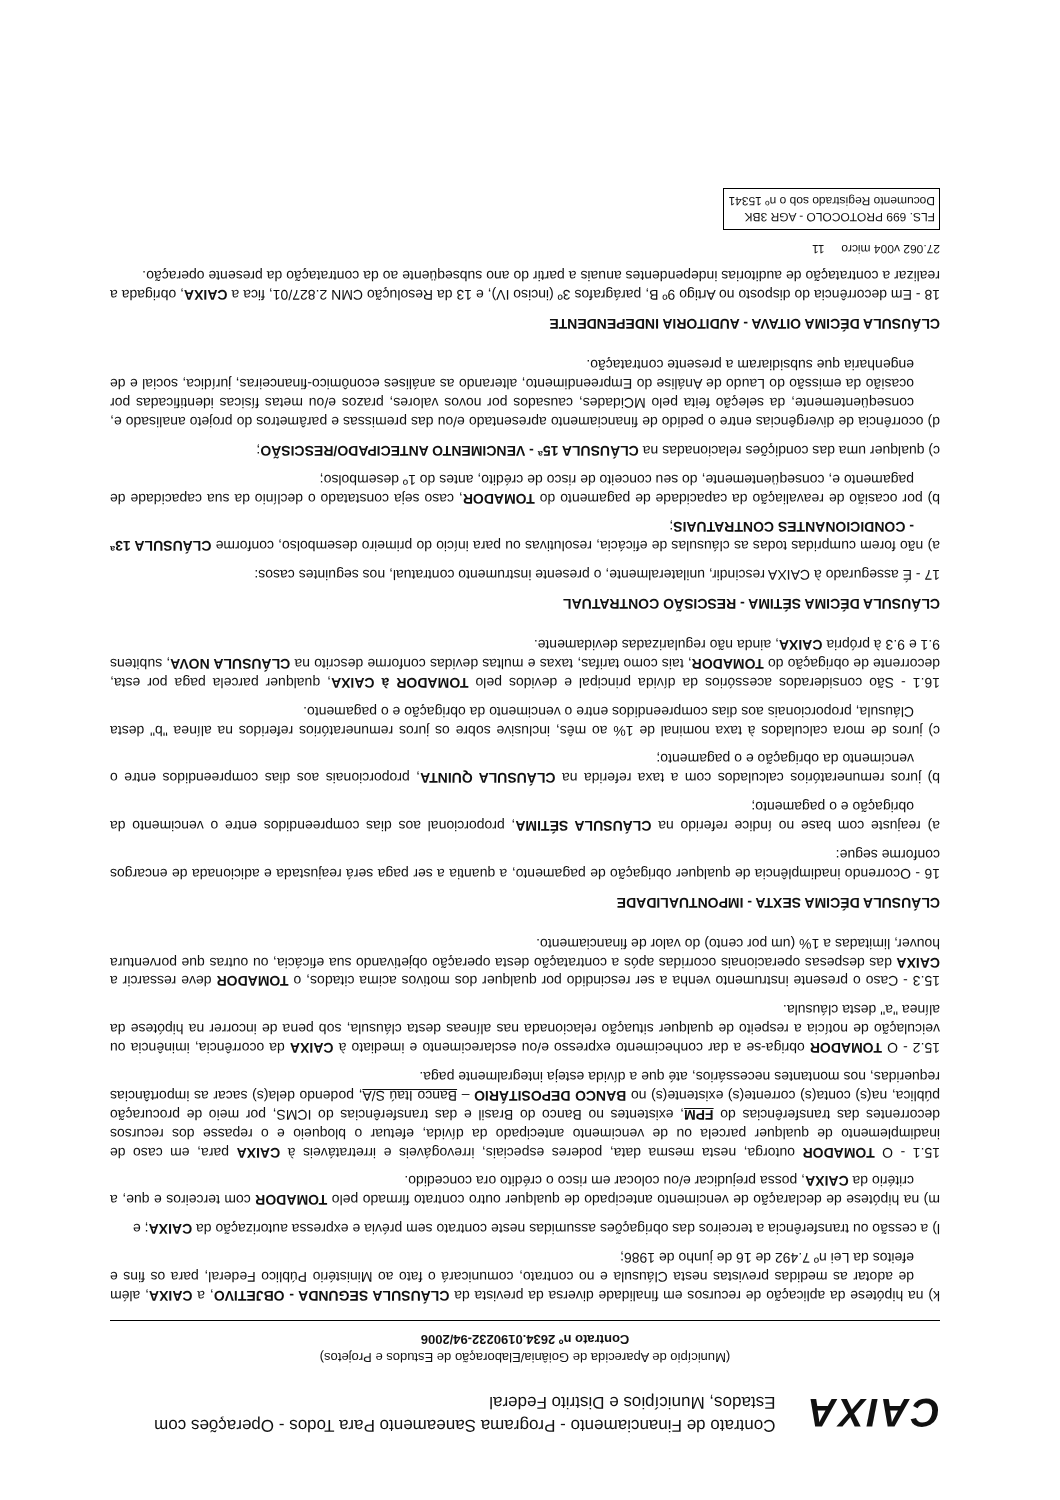CAIXA
Contrato de Financiamento - Programa Saneamento Para Todos - Operações com Estados, Municípios e Distrito Federal
(Município de Aparecida de Goiânia/Elaboração de Estudos e Projetos)
Contrato nº 2634.0190232-94/2006
k) na hipótese da aplicação de recursos em finalidade diversa da prevista da CLÁUSULA SEGUNDA - OBJETIVO, a CAIXA, além de adotar as medidas previstas nesta Cláusula e no contrato, comunicará o fato ao Ministério Público Federal, para os fins e efeitos da Lei nº 7.492 de 16 de junho de 1986;
l) a cessão ou transferência a terceiros das obrigações assumidas neste contrato sem prévia e expressa autorização da CAIXA; e
m) na hipótese de declaração de vencimento antecipado de qualquer outro contrato firmado pelo TOMADOR com terceiros e que, a critério da CAIXA, possa prejudicar e/ou colocar em risco o crédito ora concedido.
15.1 - O TOMADOR outorga, nesta mesma data, poderes especiais, irrevogáveis e irretratáveis à CAIXA para, em caso de inadimplemento de qualquer parcela ou de vencimento antecipado da dívida, efetuar o bloqueio e o repasse dos recursos decorrentes das transferências do FPM, existentes no Banco do Brasil e das transferências do ICMS, por meio de procuração pública, na(s) conta(s) corrente(s) existente(s) no BANCO DEPOSITÁRIO – Banco Itaú S/A, podendo dela(s) sacar as importâncias requeridas, nos montantes necessários, até que a dívida esteja integralmente paga.
15.2 - O TOMADOR obriga-se a dar conhecimento expresso e/ou esclarecimento e imediato à CAIXA da ocorrência, iminência ou veiculação de notícia a respeito de qualquer situação relacionada nas alíneas desta cláusula, sob pena de incorrer na hipótese da alínea "a" desta cláusula.
15.3 - Caso o presente instrumento venha a ser rescindido por qualquer dos motivos acima citados, o TOMADOR deve ressarcir a CAIXA das despesas operacionais ocorridas após a contratação desta operação objetivando sua eficácia, ou outras que porventura houver, limitadas a 1% (um por cento) do valor de financiamento.
CLÁUSULA DÉCIMA SEXTA - IMPONTUALIDADE
16 - Ocorrendo inadimplência de qualquer obrigação de pagamento, a quantia a ser paga será reajustada e adicionada de encargos conforme segue:
a) reajuste com base no índice referido na CLÁUSULA SÉTIMA, proporcional aos dias compreendidos entre o vencimento da obrigação e o pagamento;
b) juros remuneratórios calculados com a taxa referida na CLÁUSULA QUINTA, proporcionais aos dias compreendidos entre o vencimento da obrigação e o pagamento;
c) juros de mora calculados à taxa nominal de 1% ao mês, inclusive sobre os juros remuneratórios referidos na alínea "b" desta Cláusula, proporcionais aos dias compreendidos entre o vencimento da obrigação e o pagamento.
16.1 - São considerados acessórios da dívida principal e devidos pelo TOMADOR à CAIXA, qualquer parcela paga por esta, decorrente de obrigação do TOMADOR, tais como tarifas, taxas e multas devidas conforme descrito na CLÁUSULA NOVA, subitens 9.1 e 9.3 à própria CAIXA, ainda não regularizadas devidamente.
CLÁUSULA DÉCIMA SÉTIMA - RESCISÃO CONTRATUAL
17 - É assegurado à CAIXA rescindir, unilateralmente, o presente instrumento contratual, nos seguintes casos:
a) não forem cumpridas todas as cláusulas de eficácia, resolutivas ou para início do primeiro desembolso, conforme CLÁUSULA 13ª - CONDICIONANTES CONTRATUAIS;
b) por ocasião de reavaliação da capacidade de pagamento do TOMADOR, caso seja constatado o declínio da sua capacidade de pagamento e, conseqüentemente, do seu conceito de risco de crédito, antes do 1º desembolso;
c) qualquer uma das condições relacionadas na CLÁUSULA 15ª - VENCIMENTO ANTECIPADO/RESCISÃO;
d) ocorrência de divergências entre o pedido de financiamento apresentado e/ou das premissas e parâmetros do projeto analisado e, conseqüentemente, da seleção feita pelo MCidades, causados por novos valores, prazos e/ou metas físicas identificadas por ocasião da emissão do Laudo de Análise do Empreendimento, alterando as análises econômico-financeiras, jurídica, social e de engenharia que subsidiaram a presente contratação.
CLÁUSULA DÉCIMA OITAVA - AUDITORIA INDEPENDENTE
18 - Em decorrência do disposto no Artigo 9º B, parágrafos 3º (inciso IV), e 13 da Resolução CMN 2.827/01, fica a CAIXA, obrigada a realizar a contratação de auditorias independentes anuais a partir do ano subseqüente ao da contratação da presente operação.
27.062 v004 micro 11
FLS. 699 PROTOCOLO - AGR 3BK
Documento Registrado sob o nº 15341